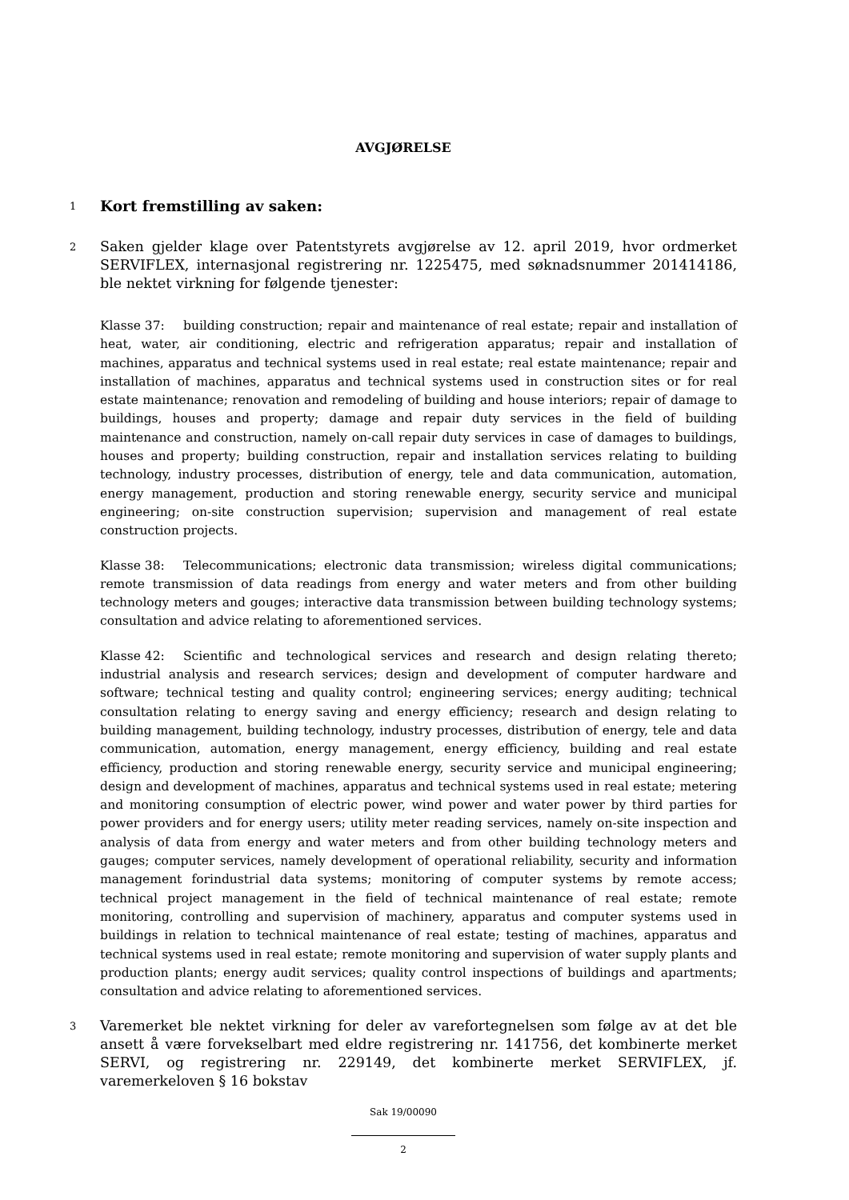AVGJØRELSE
1
Kort fremstilling av saken:
2
Saken gjelder klage over Patentstyrets avgjørelse av 12. april 2019, hvor ordmerket SERVIFLEX, internasjonal registrering nr. 1225475, med søknadsnummer 201414186, ble nektet virkning for følgende tjenester:
Klasse 37: building construction; repair and maintenance of real estate; repair and installation of heat, water, air conditioning, electric and refrigeration apparatus; repair and installation of machines, apparatus and technical systems used in real estate; real estate maintenance; repair and installation of machines, apparatus and technical systems used in construction sites or for real estate maintenance; renovation and remodeling of building and house interiors; repair of damage to buildings, houses and property; damage and repair duty services in the field of building maintenance and construction, namely on-call repair duty services in case of damages to buildings, houses and property; building construction, repair and installation services relating to building technology, industry processes, distribution of energy, tele and data communication, automation, energy management, production and storing renewable energy, security service and municipal engineering; on-site construction supervision; supervision and management of real estate construction projects.
Klasse 38: Telecommunications; electronic data transmission; wireless digital communications; remote transmission of data readings from energy and water meters and from other building technology meters and gouges; interactive data transmission between building technology systems; consultation and advice relating to aforementioned services.
Klasse 42: Scientific and technological services and research and design relating thereto; industrial analysis and research services; design and development of computer hardware and software; technical testing and quality control; engineering services; energy auditing; technical consultation relating to energy saving and energy efficiency; research and design relating to building management, building technology, industry processes, distribution of energy, tele and data communication, automation, energy management, energy efficiency, building and real estate efficiency, production and storing renewable energy, security service and municipal engineering; design and development of machines, apparatus and technical systems used in real estate; metering and monitoring consumption of electric power, wind power and water power by third parties for power providers and for energy users; utility meter reading services, namely on-site inspection and analysis of data from energy and water meters and from other building technology meters and gauges; computer services, namely development of operational reliability, security and information management forindustrial data systems; monitoring of computer systems by remote access; technical project management in the field of technical maintenance of real estate; remote monitoring, controlling and supervision of machinery, apparatus and computer systems used in buildings in relation to technical maintenance of real estate; testing of machines, apparatus and technical systems used in real estate; remote monitoring and supervision of water supply plants and production plants; energy audit services; quality control inspections of buildings and apartments; consultation and advice relating to aforementioned services.
3
Varemerket ble nektet virkning for deler av varefortegnelsen som følge av at det ble ansett å være forvekselbart med eldre registrering nr. 141756, det kombinerte merket SERVI, og registrering nr. 229149, det kombinerte merket SERVIFLEX, jf. varemerkeloven § 16 bokstav
Sak 19/00090
2